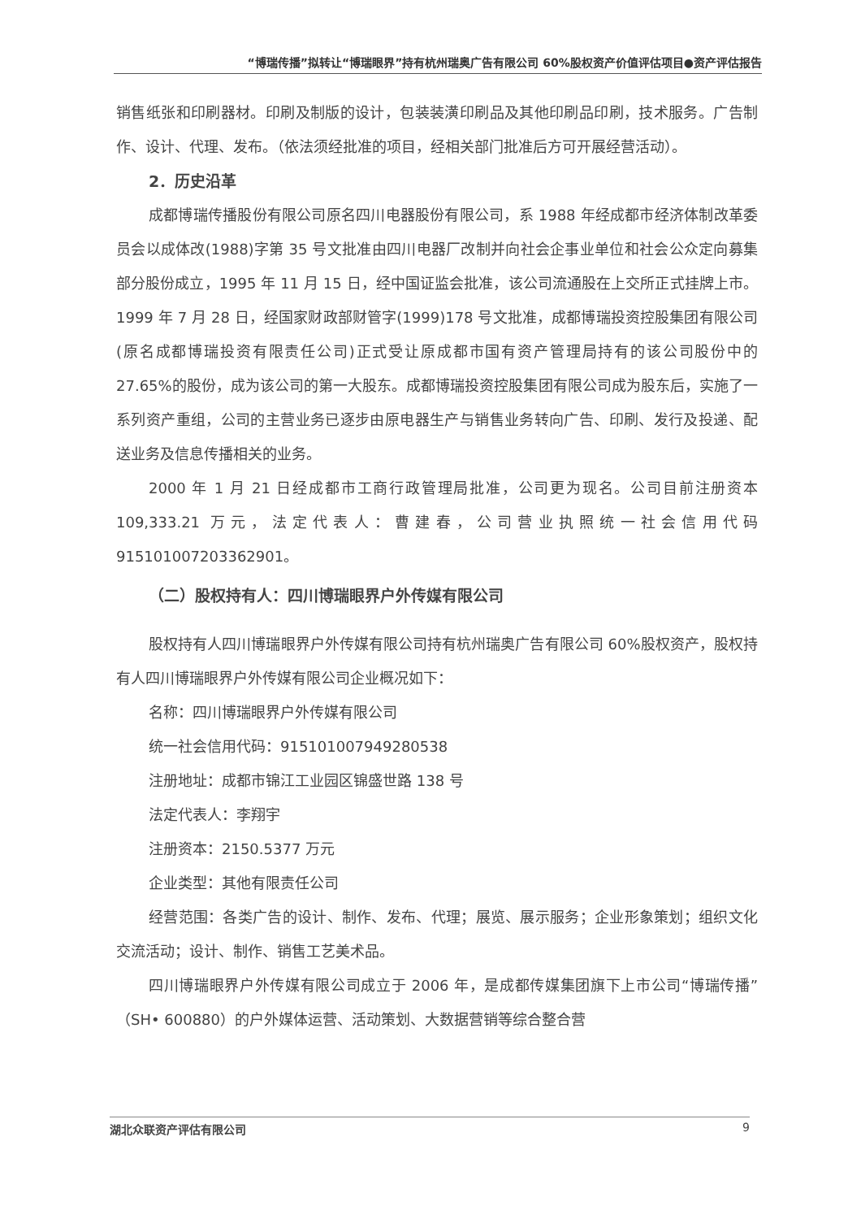“博瑞传播”拟转让“博瑞眼界”持有杭州瑞奥广告有限公司 60%股权资产价值评估项目●资产评估报告
销售纸张和印刷器材。印刷及制版的设计，包装装潢印刷品及其他印刷品印刷，技术服务。广告制作、设计、代理、发布。（依法须经批准的项目，经相关部门批准后方可开展经营活动）。
2．历史沿革
成都博瑞传播股份有限公司原名四川电器股份有限公司，系 1988 年经成都市经济体制改革委员会以成体改(1988)字第 35 号文批准由四川电器厂改制并向社会企事业单位和社会公众定向募集部分股份成立，1995 年 11 月 15 日，经中国证监会批准，该公司流通股在上交所正式挂牌上市。1999 年 7 月 28 日，经国家财政部财管字(1999)178 号文批准，成都博瑞投资控股集团有限公司(原名成都博瑞投资有限责任公司)正式受让原成都市国有资产管理局持有的该公司股份中的 27.65%的股份，成为该公司的第一大股东。成都博瑞投资控股集团有限公司成为股东后，实施了一系列资产重组，公司的主营业务已逐步由原电器生产与销售业务转向广告、印刷、发行及投递、配送业务及信息传播相关的业务。
2000 年 1 月 21 日经成都市工商行政管理局批准，公司更为现名。公司目前注册资本 109,333.21 万元，法定代表人：曹建春，公司营业执照统一社会信用代码 915101007203362901。
（二）股权持有人：四川博瑞眼界户外传媒有限公司
股权持有人四川博瑞眼界户外传媒有限公司持有杭州瑞奥广告有限公司 60%股权资产，股权持有人四川博瑞眼界户外传媒有限公司企业概况如下：
名称：四川博瑞眼界户外传媒有限公司
统一社会信用代码：915101007949280538
注册地址：成都市锦江工业园区锦盛世路 138 号
法定代表人：李翔宇
注册资本：2150.5377 万元
企业类型：其他有限责任公司
经营范围：各类广告的设计、制作、发布、代理；展览、展示服务；企业形象策划；组织文化交流活动；设计、制作、销售工艺美术品。
四川博瑞眼界户外传媒有限公司成立于 2006 年，是成都传媒集团旗下上市公司“博瑞传播”（SH• 600880）的户外媒体运营、活动策划、大数据营销等综合整合营
湖北众联资产评估有限公司 9